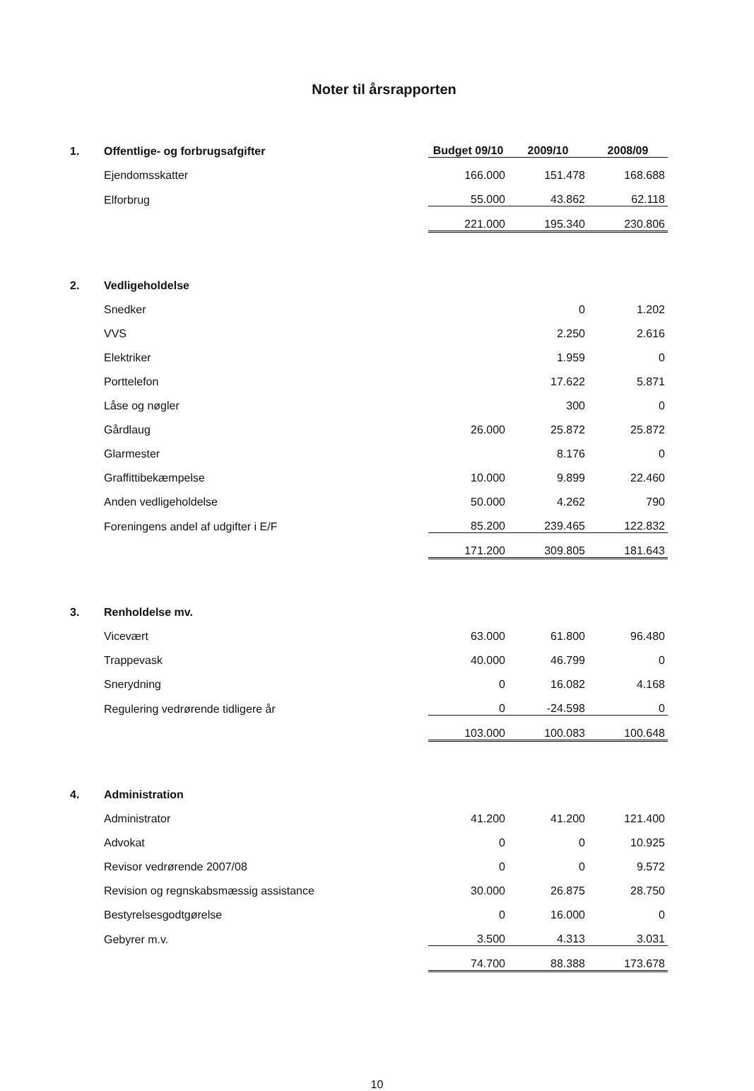Noter til årsrapporten
| 1. | Offentlige- og forbrugsafgifter | Budget 09/10 | 2009/10 | 2008/09 |
| | Ejendomsskatter | 166.000 | 151.478 | 168.688 |
| | Elforbrug | 55.000 | 43.862 | 62.118 |
| | | 221.000 | 195.340 | 230.806 |
| 2. | Vedligeholdelse | | | |
| | Snedker | | 0 | 1.202 |
| | VVS | | 2.250 | 2.616 |
| | Elektriker | | 1.959 | 0 |
| | Porttelefon | | 17.622 | 5.871 |
| | Låse og nøgler | | 300 | 0 |
| | Gårdlaug | 26.000 | 25.872 | 25.872 |
| | Glarmester | | 8.176 | 0 |
| | Graffittibekæmpelse | 10.000 | 9.899 | 22.460 |
| | Anden vedligeholdelse | 50.000 | 4.262 | 790 |
| | Foreningens andel af udgifter i E/F | 85.200 | 239.465 | 122.832 |
| | | 171.200 | 309.805 | 181.643 |
| 3. | Renholdelse mv. | | | |
| | Vicevært | 63.000 | 61.800 | 96.480 |
| | Trappevask | 40.000 | 46.799 | 0 |
| | Snerydning | 0 | 16.082 | 4.168 |
| | Regulering vedrørende tidligere år | 0 | -24.598 | 0 |
| | | 103.000 | 100.083 | 100.648 |
| 4. | Administration | | | |
| | Administrator | 41.200 | 41.200 | 121.400 |
| | Advokat | 0 | 0 | 10.925 |
| | Revisor vedrørende 2007/08 | 0 | 0 | 9.572 |
| | Revision og regnskabsmæssig assistance | 30.000 | 26.875 | 28.750 |
| | Bestyrelsesgodtgørelse | 0 | 16.000 | 0 |
| | Gebyrer m.v. | 3.500 | 4.313 | 3.031 |
| | | 74.700 | 88.388 | 173.678 |
10